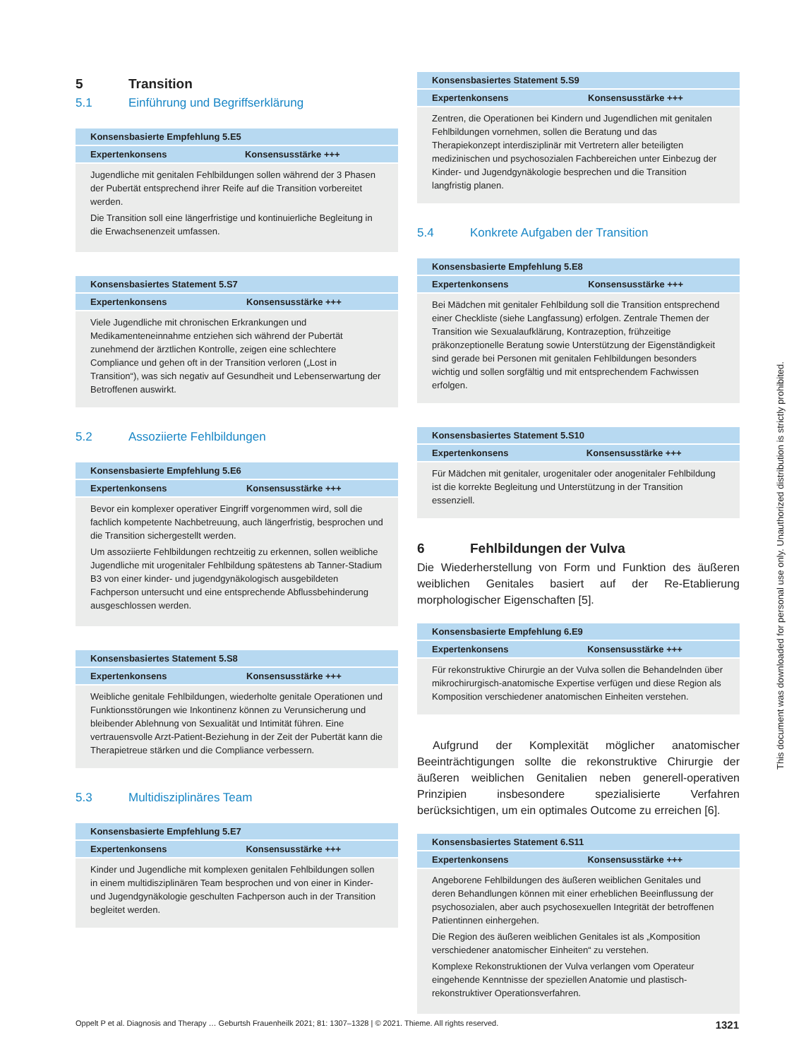5 Transition
5.1 Einführung und Begriffserklärung
| Konsensbasierte Empfehlung 5.E5 | |
| --- | --- |
| Expertenkonsens | Konsensusstärke +++ |
| Jugendliche mit genitalen Fehlbildungen sollen während der 3 Phasen der Pubertät entsprechend ihrer Reife auf die Transition vorbereitet werden. Die Transition soll eine längerfristige und kontinuierliche Begleitung in die Erwachsenenzeit umfassen. | |
| Konsensbasiertes Statement 5.S7 | |
| --- | --- |
| Expertenkonsens | Konsensusstärke +++ |
| Viele Jugendliche mit chronischen Erkrankungen und Medikamenteneinnahme entziehen sich während der Pubertät zunehmend der ärztlichen Kontrolle, zeigen eine schlechtere Compliance und gehen oft in der Transition verloren („Lost in Transition“), was sich negativ auf Gesundheit und Lebenserwartung der Betroffenen auswirkt. | |
5.2 Assoziierte Fehlbildungen
| Konsensbasierte Empfehlung 5.E6 | |
| --- | --- |
| Expertenkonsens | Konsensusstärke +++ |
| Bevor ein komplexer operativer Eingriff vorgenommen wird, soll die fachlich kompetente Nachbetreuung, auch längerfristig, besprochen und die Transition sichergestellt werden. Um assoziierte Fehlbildungen rechtzeitig zu erkennen, sollen weibliche Jugendliche mit urogenitaler Fehlbildung spätestens ab Tanner-Stadium B3 von einer kinder- und jugendgynäkologisch ausgebildeten Fachperson untersucht und eine entsprechende Abflussbehinderung ausgeschlossen werden. | |
| Konsensbasiertes Statement 5.S8 | |
| --- | --- |
| Expertenkonsens | Konsensusstärke +++ |
| Weibliche genitale Fehlbildungen, wiederholte genitale Operationen und Funktionsstörungen wie Inkontinenz können zu Verunsicherung und bleibender Ablehnung von Sexualität und Intimität führen. Eine vertrauensvolle Arzt-Patient-Beziehung in der Zeit der Pubertät kann die Therapietreue stärken und die Compliance verbessern. | |
5.3 Multidisziplinäres Team
| Konsensbasierte Empfehlung 5.E7 | |
| --- | --- |
| Expertenkonsens | Konsensusstärke +++ |
| Kinder und Jugendliche mit komplexen genitalen Fehlbildungen sollen in einem multidisziplinären Team besprochen und von einer in Kinder- und Jugendgynäkologie geschulten Fachperson auch in der Transition begleitet werden. | |
| Konsensbasiertes Statement 5.S9 | |
| --- | --- |
| Expertenkonsens | Konsensusstärke +++ |
| Zentren, die Operationen bei Kindern und Jugendlichen mit genitalen Fehlbildungen vornehmen, sollen die Beratung und das Therapiekonzept interdisziplinär mit Vertretern aller beteiligten medizinischen und psychosozialen Fachbereichen unter Einbezug der Kinder- und Jugendgynäkologie besprechen und die Transition langfristig planen. | |
5.4 Konkrete Aufgaben der Transition
| Konsensbasierte Empfehlung 5.E8 | |
| --- | --- |
| Expertenkonsens | Konsensusstärke +++ |
| Bei Mädchen mit genitaler Fehlbildung soll die Transition entsprechend einer Checkliste (siehe Langfassung) erfolgen. Zentrale Themen der Transition wie Sexualaufklärung, Kontrazeption, frühzeitige präkonzeptionelle Beratung sowie Unterstützung der Eigenständigkeit sind gerade bei Personen mit genitalen Fehlbildungen besonders wichtig und sollen sorgfältig und mit entsprechendem Fachwissen erfolgen. | |
| Konsensbasiertes Statement 5.S10 | |
| --- | --- |
| Expertenkonsens | Konsensusstärke +++ |
| Für Mädchen mit genitaler, urogenitaler oder anogenitaler Fehlbildung ist die korrekte Begleitung und Unterstützung in der Transition essenziell. | |
6 Fehlbildungen der Vulva
Die Wiederherstellung von Form und Funktion des äußeren weiblichen Genitales basiert auf der Re-Etablierung morphologischer Eigenschaften [5].
| Konsensbasierte Empfehlung 6.E9 | |
| --- | --- |
| Expertenkonsens | Konsensusstärke +++ |
| Für rekonstruktive Chirurgie an der Vulva sollen die Behandelnden über mikrochirurgisch-anatomische Expertise verfügen und diese Region als Komposition verschiedener anatomischen Einheiten verstehen. | |
Aufgrund der Komplexität möglicher anatomischer Beeinträchtigungen sollte die rekonstruktive Chirurgie der äußeren weiblichen Genitalien neben generell-operativen Prinzipien insbesondere spezialisierte Verfahren berücksichtigen, um ein optimales Outcome zu erreichen [6].
| Konsensbasiertes Statement 6.S11 | |
| --- | --- |
| Expertenkonsens | Konsensusstärke +++ |
| Angeborene Fehlbildungen des äußeren weiblichen Genitales und deren Behandlungen können mit einer erheblichen Beeinflussung der psychosozialen, aber auch psychosexuellen Integrität der betroffenen Patientinnen einhergehen. Die Region des äußeren weiblichen Genitales ist als „Komposition verschiedener anatomischer Einheiten“ zu verstehen. Komplexe Rekonstruktionen der Vulva verlangen vom Operateur eingehende Kenntnisse der speziellen Anatomie und plastisch-rekonstruktiver Operationsverfahren. | |
Oppelt P et al. Diagnosis and Therapy … Geburtsh Frauenheilk 2021; 81: 1307–1328 | © 2021. Thieme. All rights reserved. 1321
This document was downloaded for personal use only. Unauthorized distribution is strictly prohibited.